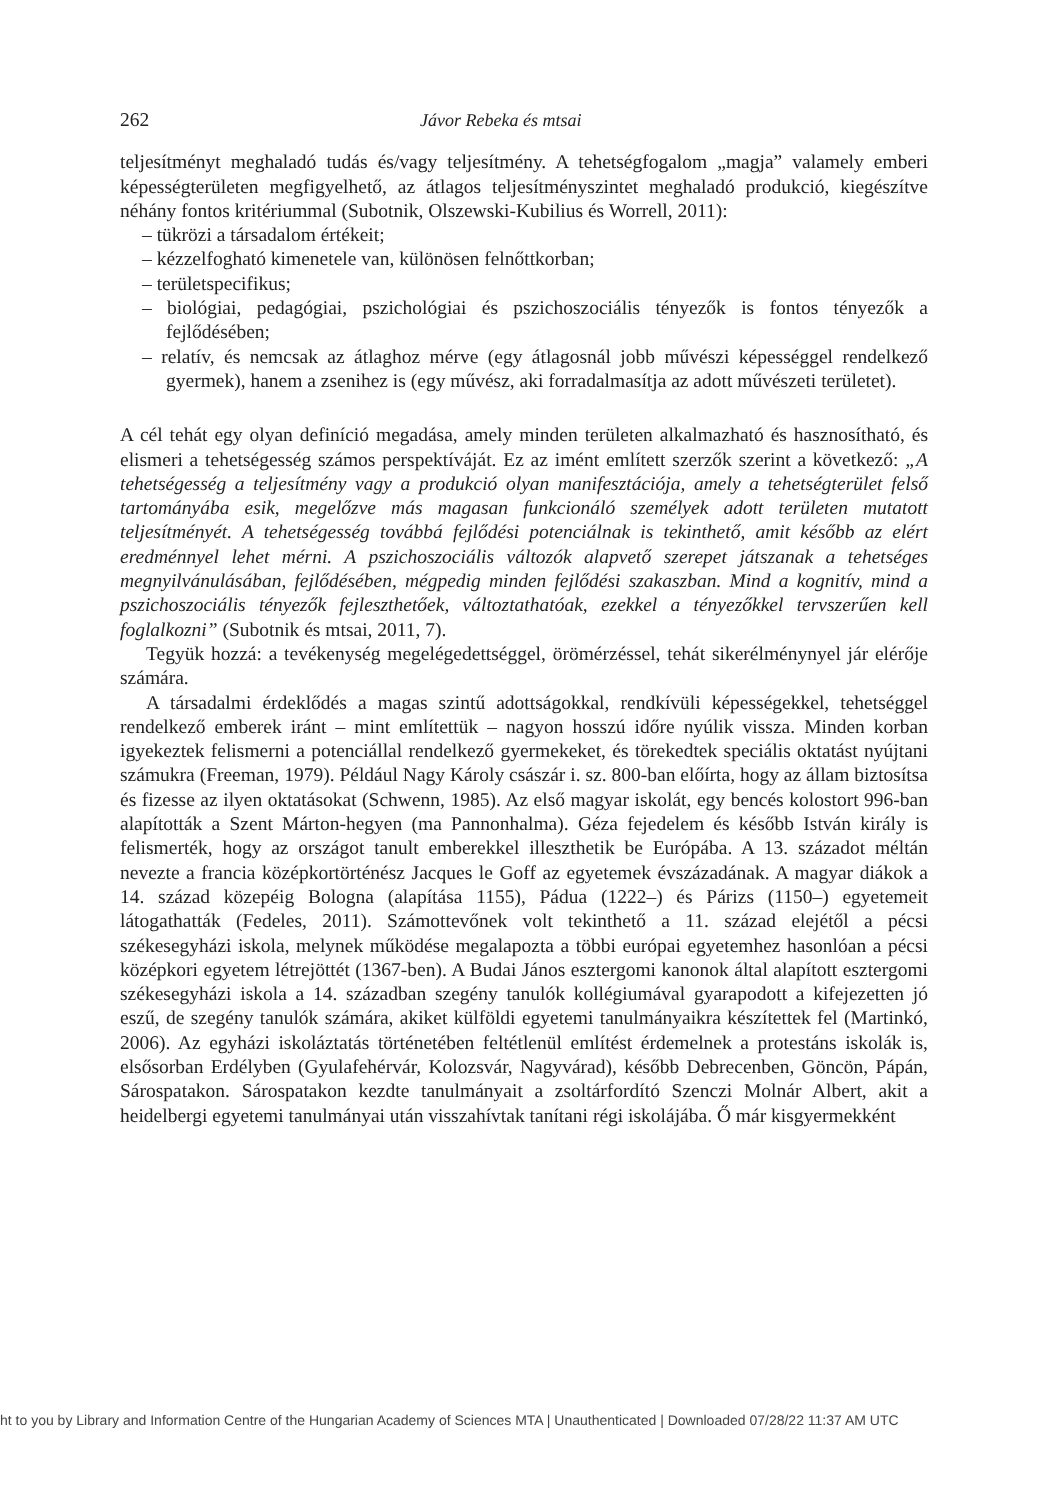262 Jávor Rebeka és mtsai
teljesítményt meghaladó tudás és/vagy teljesítmény. A tehetségfogalom „magja” valamely emberi képességterületen megfigyelhető, az átlagos teljesítményszintet meghaladó produkció, kiegészítve néhány fontos kritériummal (Subotnik, Olszewski-Kubilius és Worrell, 2011):
– tükrözi a társadalom értékeit;
– kézzelfogható kimenetele van, különösen felnőttkorban;
– területspecifikus;
– biológiai, pedagógiai, pszichológiai és pszichoszociális tényezők is fontos tényezők a fejlődésében;
– relatív, és nemcsak az átlaghoz mérve (egy átlagosnál jobb művészi képességgel rendelkező gyermek), hanem a zsenihez is (egy művész, aki forradalmasítja az adott művészeti területet).
A cél tehát egy olyan definíció megadása, amely minden területen alkalmazható és hasznosítható, és elismeri a tehetségesség számos perspektíváját. Ez az imént említett szerzők szerint a következő: „A tehetségesség a teljesítmény vagy a produkció olyan manifesztációja, amely a tehetségterület felső tartományába esik, megelőzve más magasan funkcionáló személyek adott területen mutatott teljesítményét. A tehetségesség továbbá fejlődési potenciálnak is tekinthető, amit később az elért eredménnyel lehet mérni. A pszichoszociális változók alapvető szerepet játszanak a tehetséges megnyilvánulásában, fejlődésében, mégpedig minden fejlődési szakaszban. Mind a kognitív, mind a pszichoszociális tényezők fejleszthetőek, változtathatóak, ezekkel a tényezőkkel tervszerűen kell foglalkozni” (Subotnik és mtsai, 2011, 7).
Tegyük hozzá: a tevékenység megelégedettséggel, örömérzéssel, tehát sikerélménynyel jár elérője számára.
A társadalmi érdeklődés a magas szintű adottságokkal, rendkívüli képességekkel, tehetséggel rendelkező emberek iránt – mint említettük – nagyon hosszú időre nyúlik vissza. Minden korban igyekeztek felismerni a potenciállal rendelkező gyermekeket, és törekedtek speciális oktatást nyújtani számukra (Freeman, 1979). Például Nagy Károly császár i. sz. 800-ban előírta, hogy az állam biztosítsa és fizesse az ilyen oktatásokat (Schwenn, 1985). Az első magyar iskolát, egy bencés kolostort 996-ban alapították a Szent Márton-hegyen (ma Pannonhalma). Géza fejedelem és később István király is felismerték, hogy az országot tanult emberekkel illeszthetik be Európába. A 13. századot méltán nevezte a francia középkortörténész Jacques le Goff az egyetemek évszázadának. A magyar diákok a 14. század közepéig Bologna (alapítása 1155), Pádua (1222–) és Párizs (1150–) egyetemeit látogathatták (Fedeles, 2011). Számottevőnek volt tekinthető a 11. század elejétől a pécsi székesegyházi iskola, melynek működése megalapozta a többi európai egyetemhez hasonlóan a pécsi középkori egyetem létrejöttét (1367-ben). A Budai János esztergomi kanonok által alapított esztergomi székesegyházi iskola a 14. században szegény tanulók kollégiumával gyarapodott a kifejezetten jó eszű, de szegény tanulók számára, akiket külföldi egyetemi tanulmányaikra készítettek fel (Martinkó, 2006). Az egyházi iskoláztatás történetében feltétlenül említést érdemelnek a protestáns iskolák is, elsősorban Erdélyben (Gyulafehérvár, Kolozsvár, Nagyvárad), később Debrecenben, Göncön, Pápán, Sárospatakon. Sárospatakon kezdte tanulmányait a zsoltárfordító Szenczi Molnár Albert, akit a heidelbergi egyetemi tanulmányai után visszahívtak tanítani régi iskolájába. Ő már kisgyermekként
ht to you by Library and Information Centre of the Hungarian Academy of Sciences MTA | Unauthenticated | Downloaded 07/28/22 11:37 AM UTC